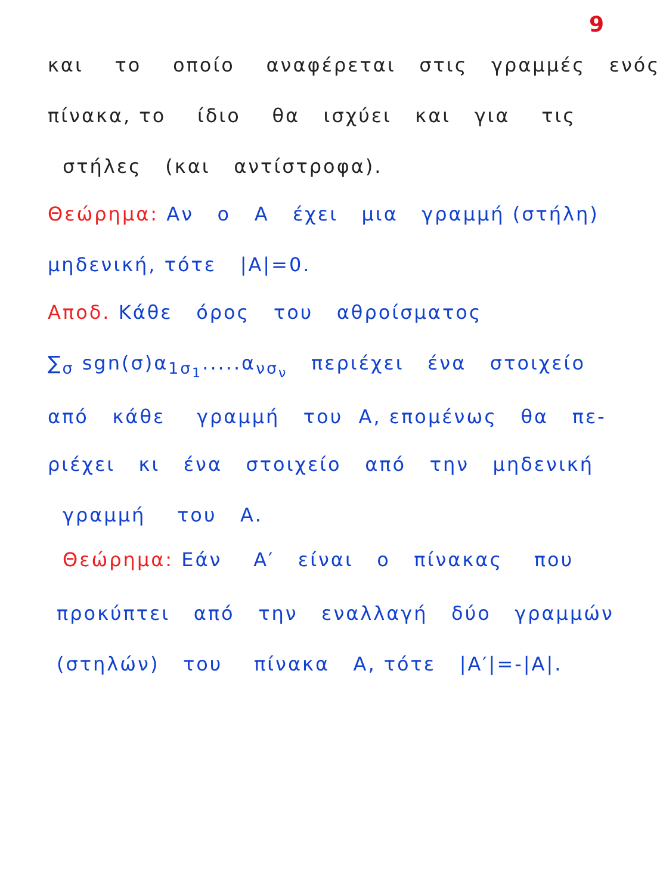9
και το οποίο αναφέρεται στις γραμμές ενός
πίνακα, το ίδιο θα ισχύει και για τις
στήλες (και αντίστροφα).
Θεώρημα: Αν ο Α έχει μια γραμμή (στήλη)
μηδενική, τότε |Α|=0.
Αποδ. Κάθε όρος του αθροίσματος
∑<sub>σ</sub> sgn(σ)α<sub>1σ<sub>1</sub></sub>.....α<sub>νσ<sub>ν</sub></sub> περιέχει ένα στοιχείο
από κάθε γραμμή του Α, επομένως θα πε-
ριέχει κι ένα στοιχείο από την μηδενική
γραμμή του Α.
Θεώρημα: Εάν Α′ είναι ο πίνακας που
προκύπτει από την εναλλαγή δύο γραμμών
(στηλών) του πίνακα Α, τότε |Α′|=-|Α|.